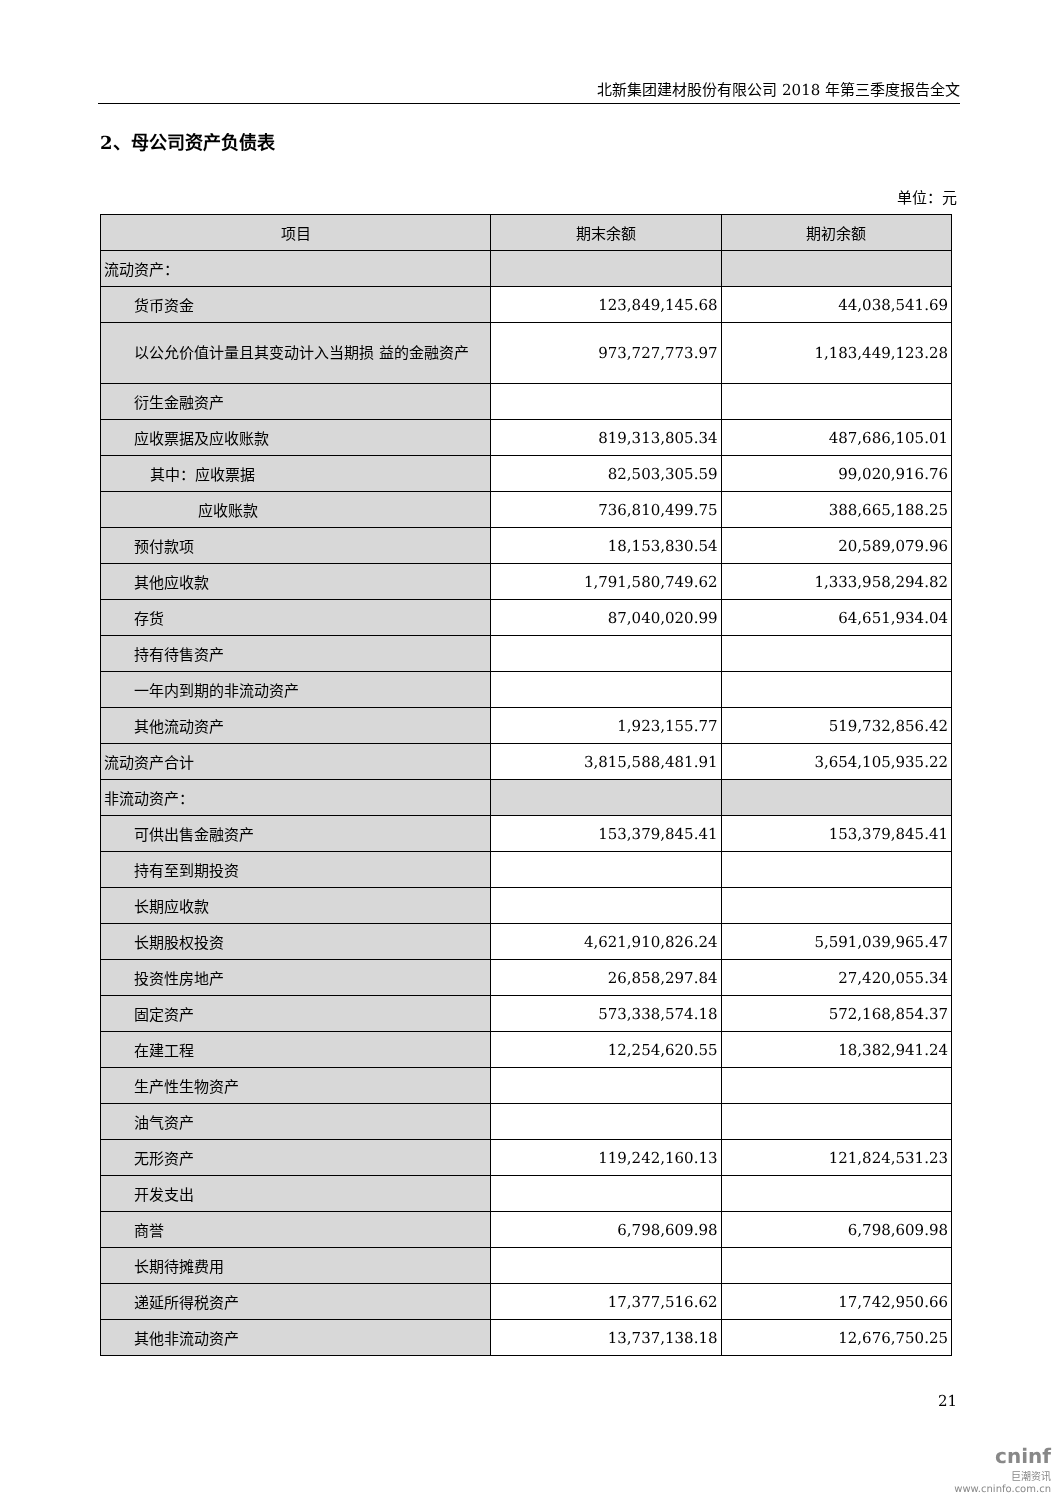北新集团建材股份有限公司 2018 年第三季度报告全文
2、母公司资产负债表
单位：元
| 项目 | 期末余额 | 期初余额 |
| --- | --- | --- |
| 流动资产： | | |
| 货币资金 | 123,849,145.68 | 44,038,541.69 |
| 以公允价值计量且其变动计入当期损 益的金融资产 | 973,727,773.97 | 1,183,449,123.28 |
| 衍生金融资产 | | |
| 应收票据及应收账款 | 819,313,805.34 | 487,686,105.01 |
| 其中：应收票据 | 82,503,305.59 | 99,020,916.76 |
| 应收账款 | 736,810,499.75 | 388,665,188.25 |
| 预付款项 | 18,153,830.54 | 20,589,079.96 |
| 其他应收款 | 1,791,580,749.62 | 1,333,958,294.82 |
| 存货 | 87,040,020.99 | 64,651,934.04 |
| 持有待售资产 | | |
| 一年内到期的非流动资产 | | |
| 其他流动资产 | 1,923,155.77 | 519,732,856.42 |
| 流动资产合计 | 3,815,588,481.91 | 3,654,105,935.22 |
| 非流动资产： | | |
| 可供出售金融资产 | 153,379,845.41 | 153,379,845.41 |
| 持有至到期投资 | | |
| 长期应收款 | | |
| 长期股权投资 | 4,621,910,826.24 | 5,591,039,965.47 |
| 投资性房地产 | 26,858,297.84 | 27,420,055.34 |
| 固定资产 | 573,338,574.18 | 572,168,854.37 |
| 在建工程 | 12,254,620.55 | 18,382,941.24 |
| 生产性生物资产 | | |
| 油气资产 | | |
| 无形资产 | 119,242,160.13 | 121,824,531.23 |
| 开发支出 | | |
| 商誉 | 6,798,609.98 | 6,798,609.98 |
| 长期待摊费用 | | |
| 递延所得税资产 | 17,377,516.62 | 17,742,950.66 |
| 其他非流动资产 | 13,737,138.18 | 12,676,750.25 |
21
cninf
巨潮资讯
www.cninfo.com.cn